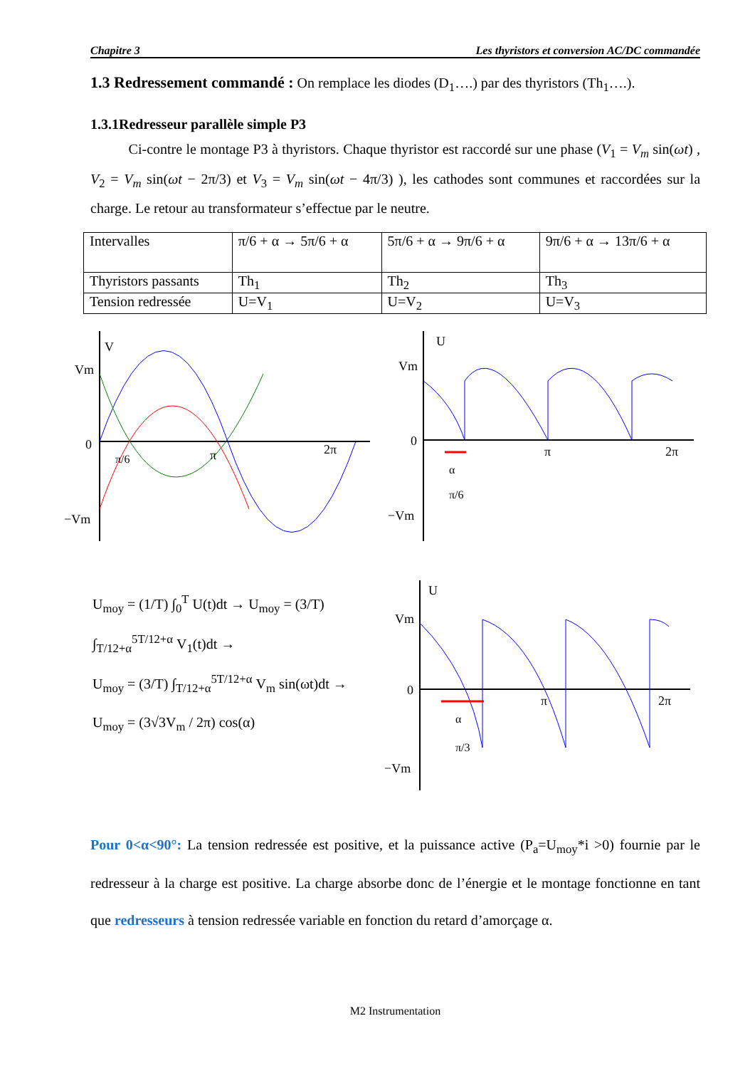Chapitre 3 Les thyristors et conversion AC/DC commandée
1.3 Redressement commandé : On remplace les diodes (D<sub>1</sub>….) par des thyristors (Th<sub>1</sub>….).
1.3.1Redresseur parallèle simple P3
Ci-contre le montage P3 à thyristors. Chaque thyristor est raccordé sur une phase (V<sub>1</sub> = V<sub>m</sub> sin(ωt) , V<sub>2</sub> = V<sub>m</sub> sin(ωt − 2π/3) et V<sub>3</sub> = V<sub>m</sub> sin(ωt − 4π/3) ), les cathodes sont communes et raccordées sur la charge. Le retour au transformateur s’effectue par le neutre.
| Intervalles | π/6 + α → 5π/6 + α | 5π/6 + α → 9π/6 + α | 9π/6 + α → 13π/6 + α |
| Thyristors passants | Th<sub>1</sub> | Th<sub>2</sub> | Th<sub>3</sub> |
| Tension redressée | U=V<sub>1</sub> | U=V<sub>2</sub> | U=V<sub>3</sub> |
V
Vm
0
−Vm
π/6
π
2π
U
Vm
0
−Vm
α
π/6
π
2π
U<sub>moy</sub> = (1/T) ∫<sub>0</sub><sup>T</sup> U(t)dt → U<sub>moy</sub> = (3/T) ∫<sub>T/12+α</sub><sup>5T/12+α</sup> V<sub>1</sub>(t)dt →
U<sub>moy</sub> = (3/T) ∫<sub>T/12+α</sub><sup>5T/12+α</sup> V<sub>m</sub> sin(ωt)dt →
U<sub>moy</sub> = (3√3V<sub>m</sub> / 2π) cos(α)
U
Vm
0
−Vm
α
π/3
π
2π
Pour 0<α<90°: La tension redressée est positive, et la puissance active (P<sub>a</sub>=U<sub>moy</sub>*i >0) fournie par le redresseur à la charge est positive. La charge absorbe donc de l’énergie et le montage fonctionne en tant que redresseurs à tension redressée variable en fonction du retard d’amorçage α.
M2 Instrumentation